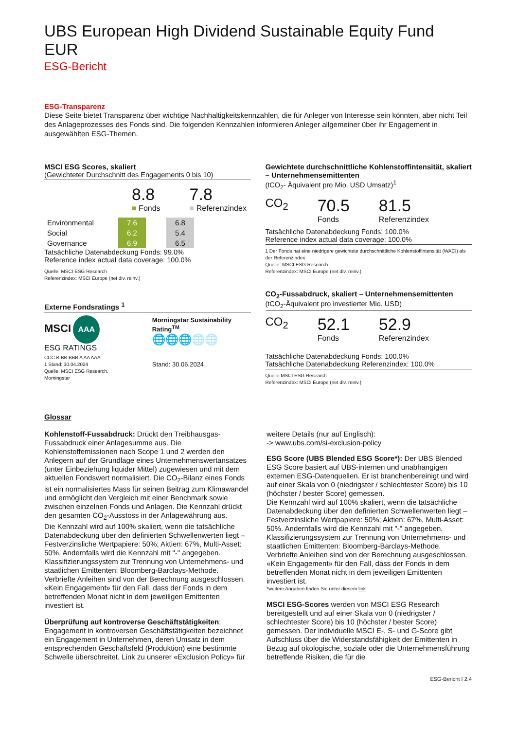UBS European High Dividend Sustainable Equity Fund EUR
ESG-Bericht
ESG-Transparenz
Diese Seite bietet Transparenz über wichtige Nachhaltigkeitskennzahlen, die für Anleger von Interesse sein könnten, aber nicht Teil des Anlageprozesses des Fonds sind. Die folgenden Kennzahlen informieren Anleger allgemeiner über ihr Engagement in ausgewählten ESG-Themen.
MSCI ESG Scores, skaliert
(Gewichteter Durchschnitt des Engagements 0 bis 10)
8.8
■ Fonds
7.8
■ Referenzindex
| Environmental | 7.6 | | 6.8 |
| Social | 6.2 | | 5.4 |
| Governance | 6.9 | | 6.5 |
Tatsächliche Datenabdeckung Fonds: 99.0%
Reference index actual data coverage: 100.0%
Quelle: MSCI ESG Research
Referenzindex: MSCI Europe (net div. reinv.)
Externe Fondsratings <sup>1</sup>
MSCI AAA
ESG RATINGS
CCC B BB BBB A AA AAA
1 Stand: 30.04.2024
Quelle: MSCI ESG Research, Morningstar
Morningstar Sustainability Rating<sup>TM</sup>
🌐🌐🌐🌐🌐
Stand: 30.06.2024
Gewichtete durchschnittliche Kohlenstoffintensität, skaliert – Unternehmensemittenten
(tCO<sub>2</sub>- Äquivalent pro Mio. USD Umsatz)<sup>1</sup>
CO<sub>2</sub>
70.5
Fonds
81.5
Referenzindex
Tatsächliche Datenabdeckung Fonds: 100.0%
Reference index actual data coverage: 100.0%
1 Der Fonds hat eine niedrigere gewichtete durchschnittliche Kohlenstoffintensität (WACI) als der Referenzindex
Quelle: MSCI ESG Research
Referenzindex: MSCI Europe (net div. reinv.)
CO<sub>2</sub>-Fussabdruck, skaliert – Unternehmensemittenten
(tCO<sub>2</sub>-Äquivalent pro investierter Mio. USD)
CO<sub>2</sub>
52.1
Fonds
52.9
Referenzindex
Tatsächliche Datenabdeckung Fonds: 100.0%
Tatsächliche Datenabdeckung Referenzindex: 100.0%
Quelle:MSCI ESG Research
Referenzindex: MSCI Europe (net div. reinv.)
Glossar
Kohlenstoff-Fussabdruck: Drückt den Treibhausgas-Fussabdruck einer Anlagesumme aus. Die Kohlenstoffemissionen nach Scope 1 und 2 werden den Anlegern auf der Grundlage eines Unternehmenswertansatzes (unter Einbeziehung liquider Mittel) zugewiesen und mit dem aktuellen Fondswert normalisiert. Die CO<sub>2</sub>-Bilanz eines Fonds ist ein normalisiertes Mass für seinen Beitrag zum Klimawandel und ermöglicht den Vergleich mit einer Benchmark sowie zwischen einzelnen Fonds und Anlagen. Die Kennzahl drückt den gesamten CO<sub>2</sub>-Ausstoss in der Anlagewährung aus.
Die Kennzahl wird auf 100% skaliert, wenn die tatsächliche Datenabdeckung über den definierten Schwellenwerten liegt – Festverzinsliche Wertpapiere: 50%; Aktien: 67%, Multi-Asset: 50%. Andernfalls wird die Kennzahl mit "-" angegeben.
Klassifizierungssystem zur Trennung von Unternehmens- und staatlichen Emittenten: Bloomberg-Barclays-Methode. Verbriefte Anleihen sind von der Berechnung ausgeschlossen. «Kein Engagement» für den Fall, dass der Fonds in dem betreffenden Monat nicht in dem jeweiligen Emittenten investiert ist.
Überprüfung auf kontroverse Geschäftstätigkeiten: Engagement in kontroversen Geschäftstätigkeiten bezeichnet ein Engagement in Unternehmen, deren Umsatz in dem entsprechenden Geschäftsfeld (Produktion) eine bestimmte Schwelle überschreitet. Link zu unserer «Exclusion Policy» für
weitere Details (nur auf Englisch):
-> www.ubs.com/si-exclusion-policy
ESG Score (UBS Blended ESG Score*): Der UBS Blended ESG Score basiert auf UBS-internen und unabhängigen externen ESG-Datenquellen. Er ist branchenbereinigt und wird auf einer Skala von 0 (niedrigster / schlechtester Score) bis 10 (höchster / bester Score) gemessen.
Die Kennzahl wird auf 100% skaliert, wenn die tatsächliche Datenabdeckung über den definierten Schwellenwerten liegt – Festverzinsliche Wertpapiere: 50%; Aktien: 67%, Multi-Asset: 50%. Andernfalls wird die Kennzahl mit "-" angegeben.
Klassifizierungssystem zur Trennung von Unternehmens- und staatlichen Emittenten: Bloomberg-Barclays-Methode. Verbriefte Anleihen sind von der Berechnung ausgeschlossen. «Kein Engagement» für den Fall, dass der Fonds in dem betreffenden Monat nicht in dem jeweiligen Emittenten investiert ist.
*weitere Angaben finden Sie unter diesem link
MSCI ESG-Scores werden von MSCI ESG Research bereitgestellt und auf einer Skala von 0 (niedrigster / schlechtester Score) bis 10 (höchster / bester Score) gemessen. Der individuelle MSCI E-, S- und G-Score gibt Aufschluss über die Widerstandsfähigkeit der Emittenten in Bezug auf ökologische, soziale oder die Unternehmensführung betreffende Risiken, die für die
ESG-Bericht I 2:4